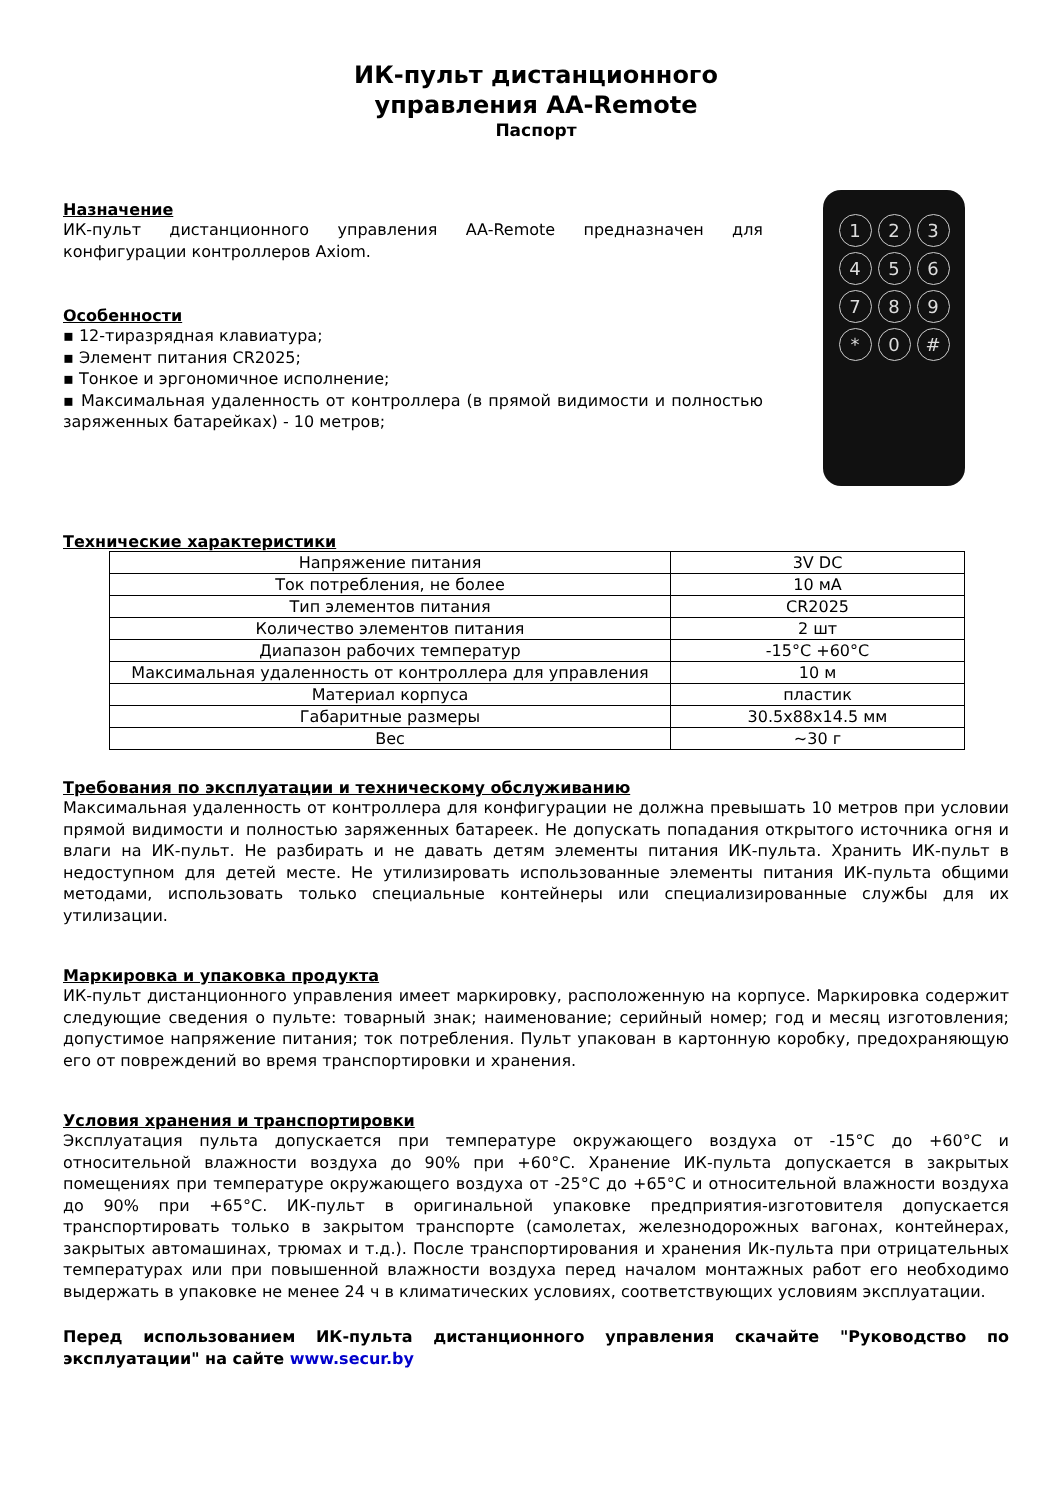ИК-пульт дистанционного
управления AA-Remote
Паспорт
Назначение
ИК-пульт дистанционного управления AA-Remote предназначен для конфигурации контроллеров Axiom.
Особенности
▪ 12-тиразрядная клавиатура;
▪ Элемент питания CR2025;
▪ Тонкое и эргономичное исполнение;
▪ Максимальная удаленность от контроллера (в прямой видимости и полностью заряженных батарейках) - 10 метров;
123456789 * 0 #
Технические характеристики
| Напряжение питания | 3V DC |
| Ток потребления, не более | 10 мА |
| Тип элементов питания | CR2025 |
| Количество элементов питания | 2 шт |
| Диапазон рабочих температур | -15°C +60°C |
| Максимальная удаленность от контроллера для управления | 10 м |
| Материал корпуса | пластик |
| Габаритные размеры | 30.5x88x14.5 мм |
| Вес | ~30 г |
Требования по эксплуатации и техническому обслуживанию
Максимальная удаленность от контроллера для конфигурации не должна превышать 10 метров при условии прямой видимости и полностью заряженных батареек. Не допускать попадания открытого источника огня и влаги на ИК-пульт. Не разбирать и не давать детям элементы питания ИК-пульта. Хранить ИК-пульт в недоступном для детей месте. Не утилизировать использованные элементы питания ИК-пульта общими методами, использовать только специальные контейнеры или специализированные службы для их утилизации.
Маркировка и упаковка продукта
ИК-пульт дистанционного управления имеет маркировку, расположенную на корпусе. Маркировка содержит следующие сведения о пульте: товарный знак; наименование; серийный номер; год и месяц изготовления; допустимое напряжение питания; ток потребления. Пульт упакован в картонную коробку, предохраняющую его от повреждений во время транспортировки и хранения.
Условия хранения и транспортировки
Эксплуатация пульта допускается при температуре окружающего воздуха от -15°C до +60°C и относительной влажности воздуха до 90% при +60°C. Хранение ИК-пульта допускается в закрытых помещениях при температуре окружающего воздуха от -25°C до +65°C и относительной влажности воздуха до 90% при +65°C. ИК-пульт в оригинальной упаковке предприятия-изготовителя допускается транспортировать только в закрытом транспорте (самолетах, железнодорожных вагонах, контейнерах, закрытых автомашинах, трюмах и т.д.). После транспортирования и хранения Ик-пульта при отрицательных температурах или при повышенной влажности воздуха перед началом монтажных работ его необходимо выдержать в упаковке не менее 24 ч в климатических условиях, соответствующих условиям эксплуатации.
Перед использованием ИК-пульта дистанционного управления скачайте "Руководство по эксплуатации" на сайте www.secur.by